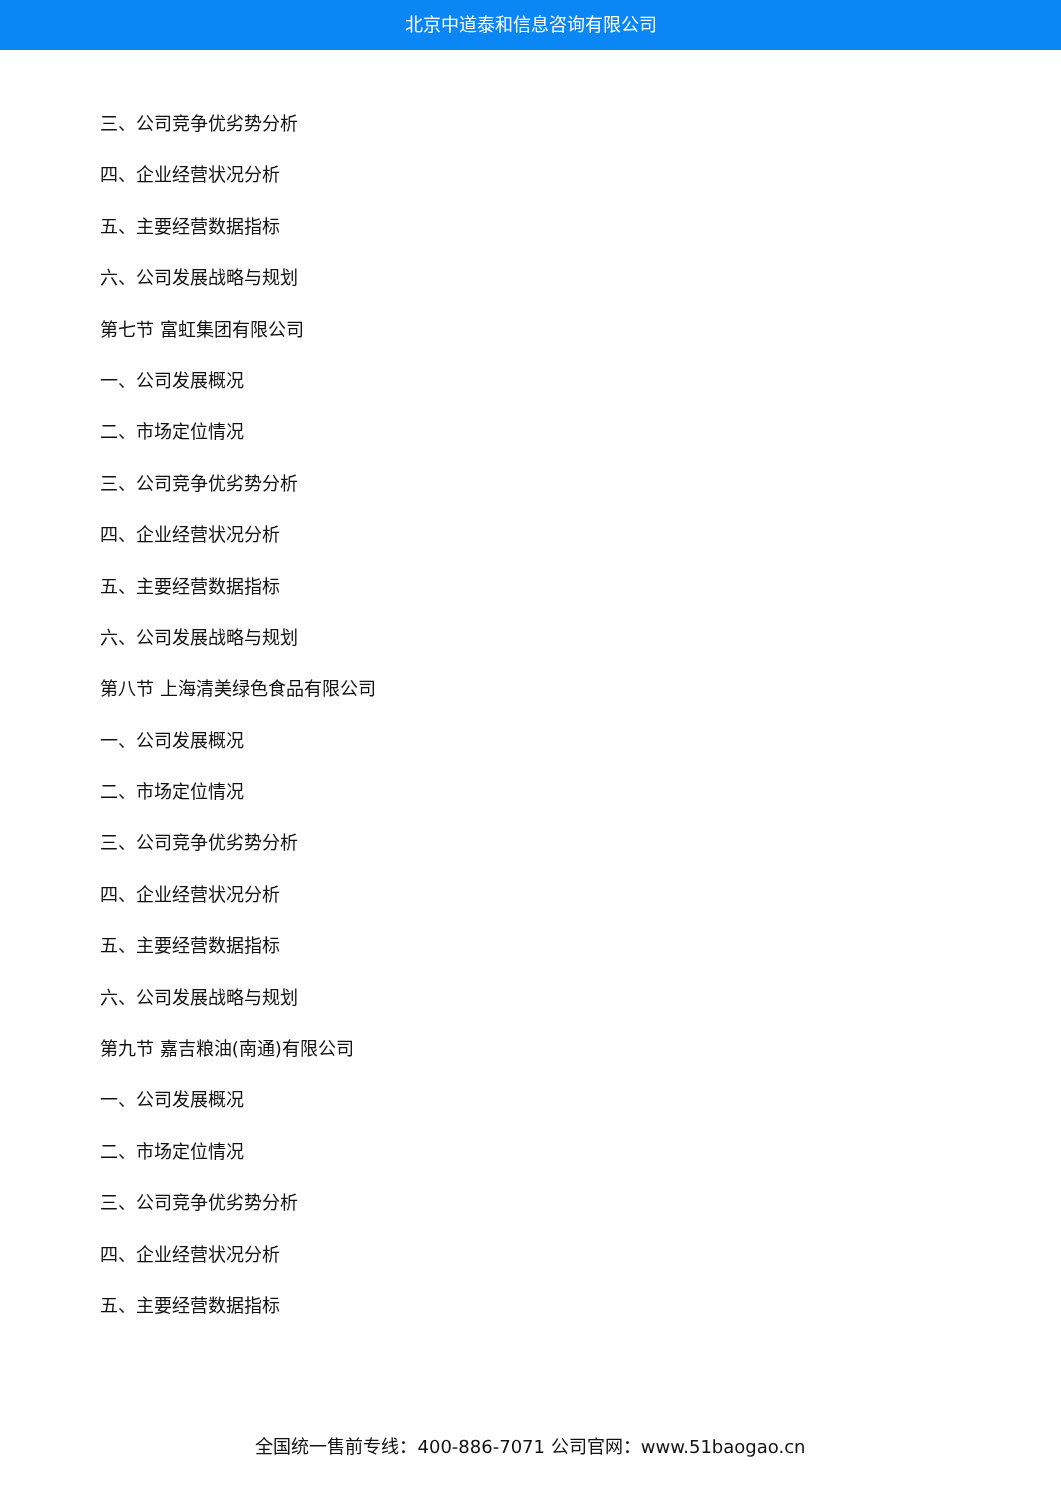北京中道泰和信息咨询有限公司
三、公司竞争优劣势分析
四、企业经营状况分析
五、主要经营数据指标
六、公司发展战略与规划
第七节 富虹集团有限公司
一、公司发展概况
二、市场定位情况
三、公司竞争优劣势分析
四、企业经营状况分析
五、主要经营数据指标
六、公司发展战略与规划
第八节 上海清美绿色食品有限公司
一、公司发展概况
二、市场定位情况
三、公司竞争优劣势分析
四、企业经营状况分析
五、主要经营数据指标
六、公司发展战略与规划
第九节 嘉吉粮油(南通)有限公司
一、公司发展概况
二、市场定位情况
三、公司竞争优劣势分析
四、企业经营状况分析
五、主要经营数据指标
全国统一售前专线：400-886-7071 公司官网：www.51baogao.cn